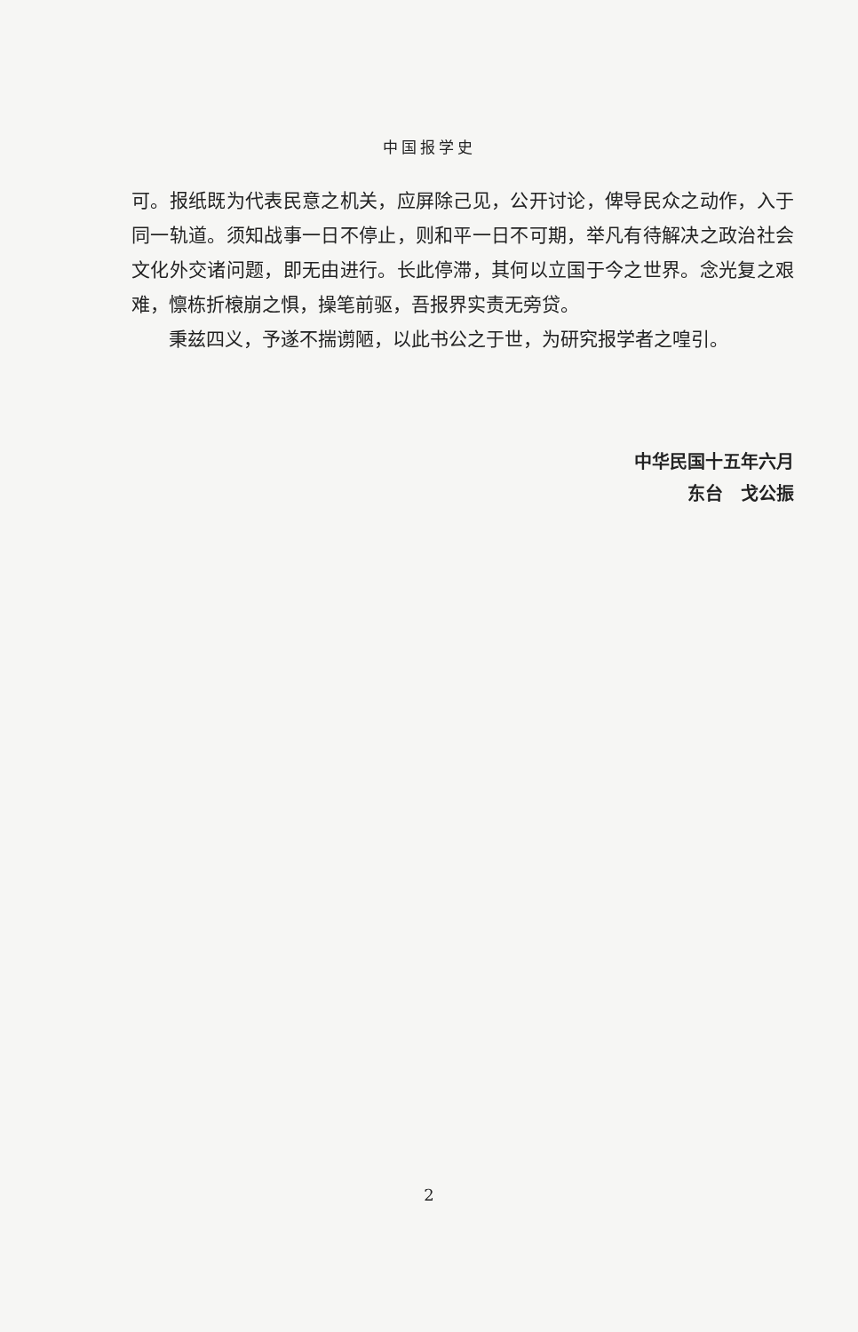中国报学史
可。报纸既为代表民意之机关，应屏除己见，公开讨论，俾导民众之动作，入于同一轨道。须知战事一日不停止，则和平一日不可期，举凡有待解决之政治社会文化外交诸问题，即无由进行。长此停滞，其何以立国于今之世界。念光复之艰难，懔栋折榱崩之惧，操笔前驱，吾报界实责无旁贷。
秉兹四义，予遂不揣谫陋，以此书公之于世，为研究报学者之喤引。
中华民国十五年六月
东台　戈公振
2